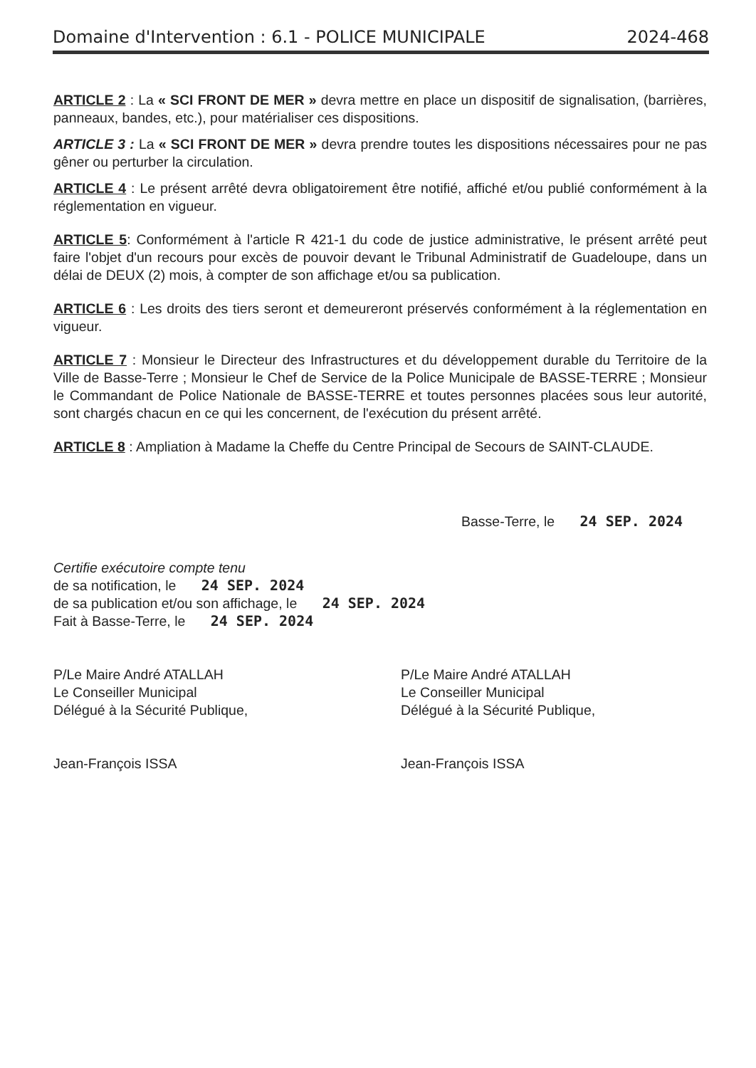Domaine d'Intervention : 6.1 - POLICE MUNICIPALE 2024-468
ARTICLE 2 : La « SCI FRONT DE MER » devra mettre en place un dispositif de signalisation, (barrières, panneaux, bandes, etc.), pour matérialiser ces dispositions.
ARTICLE 3 : La « SCI FRONT DE MER » devra prendre toutes les dispositions nécessaires pour ne pas gêner ou perturber la circulation.
ARTICLE 4 : Le présent arrêté devra obligatoirement être notifié, affiché et/ou publié conformément à la réglementation en vigueur.
ARTICLE 5: Conformément à l'article R 421-1 du code de justice administrative, le présent arrêté peut faire l'objet d'un recours pour excès de pouvoir devant le Tribunal Administratif de Guadeloupe, dans un délai de DEUX (2) mois, à compter de son affichage et/ou sa publication.
ARTICLE 6 : Les droits des tiers seront et demeureront préservés conformément à la réglementation en vigueur.
ARTICLE 7 : Monsieur le Directeur des Infrastructures et du développement durable du Territoire de la Ville de Basse-Terre ; Monsieur le Chef de Service de la Police Municipale de BASSE-TERRE ; Monsieur le Commandant de Police Nationale de BASSE-TERRE et toutes personnes placées sous leur autorité, sont chargés chacun en ce qui les concernent, de l'exécution du présent arrêté.
ARTICLE 8 : Ampliation à Madame la Cheffe du Centre Principal de Secours de SAINT-CLAUDE.
Basse-Terre, le 24 SEP. 2024
Certifie exécutoire compte tenu
de sa notification, le 24 SEP. 2024
de sa publication et/ou son affichage, le 24 SEP. 2024
Fait à Basse-Terre, le 24 SEP. 2024
P/Le Maire André ATALLAH
Le Conseiller Municipal
Délégué à la Sécurité Publique,
Jean-François ISSA
P/Le Maire André ATALLAH
Le Conseiller Municipal
Délégué à la Sécurité Publique,
Jean-François ISSA